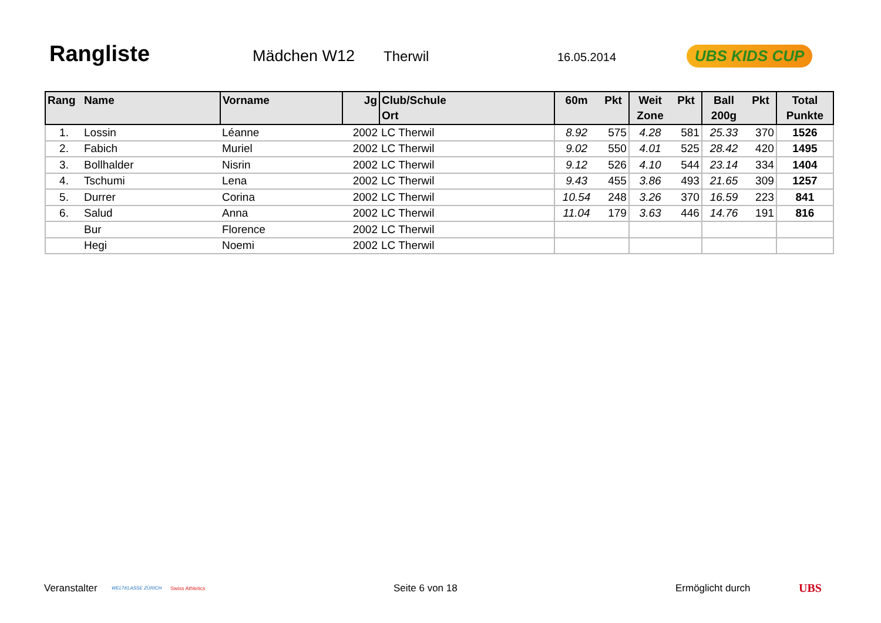Rangliste Mädchen W12 Therwil 16.05.2014 UBS KIDS CUP
| Rang | Name | Vorname | Jg | Club/Schule Ort | 60m | Pkt | Weit Zone | Pkt | Ball 200g | Pkt | Total Punkte |
| --- | --- | --- | --- | --- | --- | --- | --- | --- | --- | --- | --- |
| 1. | Lossin | Léanne | 2002 | LC Therwil | 8.92 | 575 | 4.28 | 581 | 25.33 | 370 | 1526 |
| 2. | Fabich | Muriel | 2002 | LC Therwil | 9.02 | 550 | 4.01 | 525 | 28.42 | 420 | 1495 |
| 3. | Bollhalder | Nisrin | 2002 | LC Therwil | 9.12 | 526 | 4.10 | 544 | 23.14 | 334 | 1404 |
| 4. | Tschumi | Lena | 2002 | LC Therwil | 9.43 | 455 | 3.86 | 493 | 21.65 | 309 | 1257 |
| 5. | Durrer | Corina | 2002 | LC Therwil | 10.54 | 248 | 3.26 | 370 | 16.59 | 223 | 841 |
| 6. | Salud | Anna | 2002 | LC Therwil | 11.04 | 179 | 3.63 | 446 | 14.76 | 191 | 816 |
| | Bur | Florence | 2002 | LC Therwil | | | | | | | |
| | Hegi | Noemi | 2002 | LC Therwil | | | | | | | |
Veranstalter WELTKLASSE ZÜRICH Swiss Athletics Seite 6 von 18 Ermöglicht durch UBS